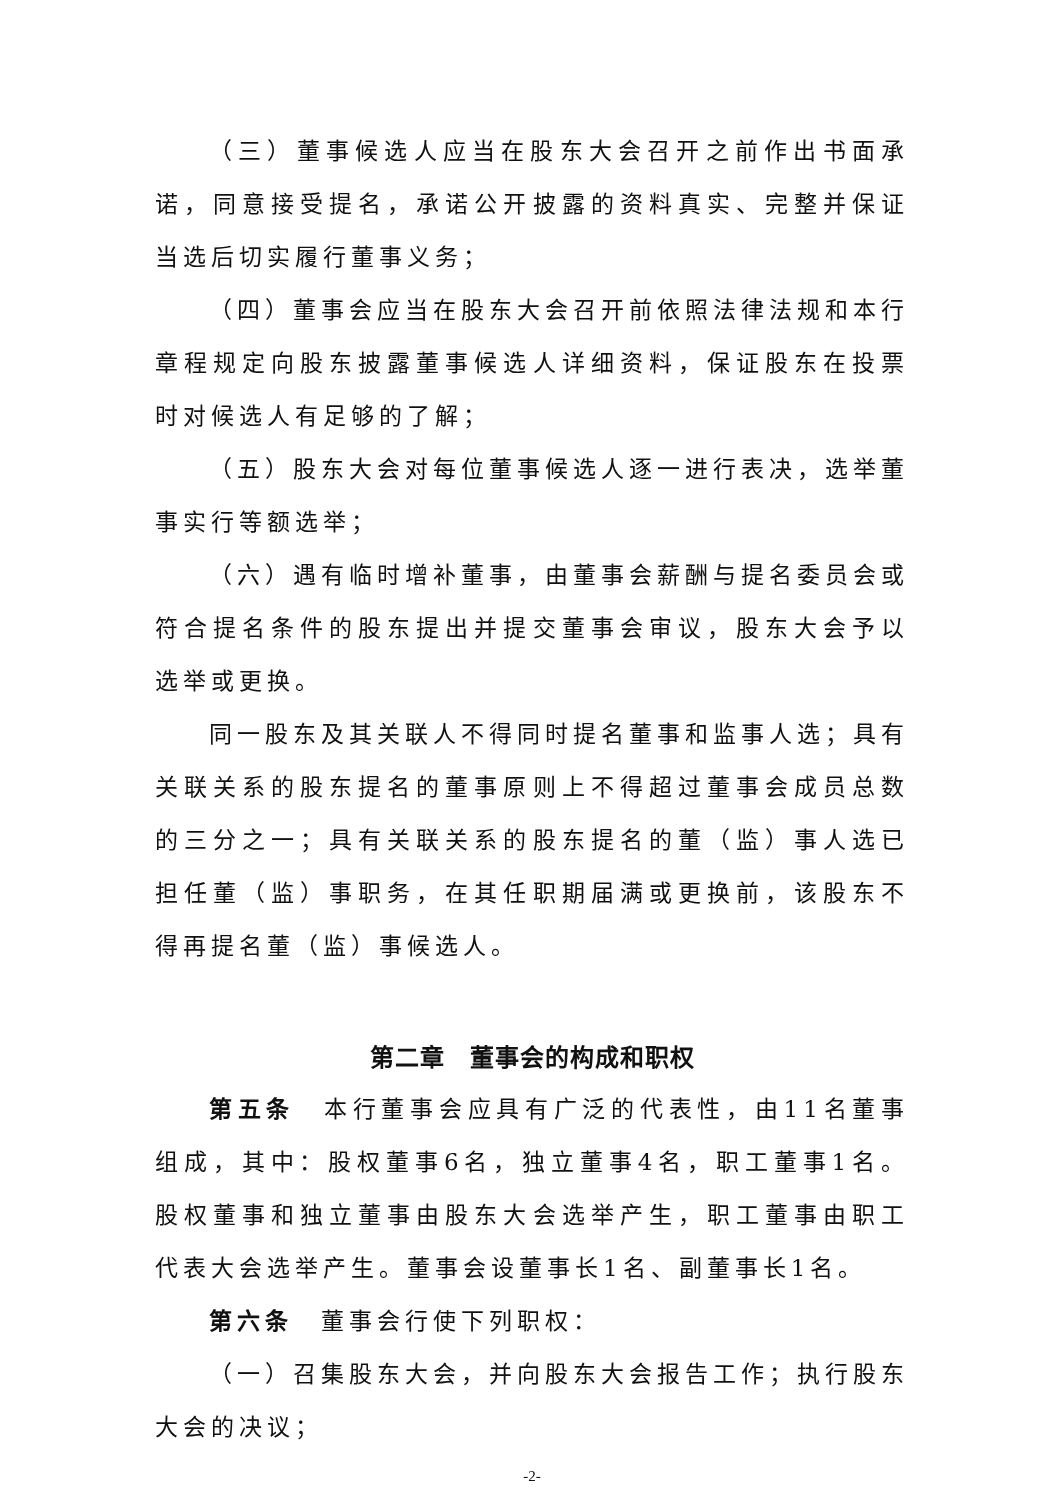（三）董事候选人应当在股东大会召开之前作出书面承诺，同意接受提名，承诺公开披露的资料真实、完整并保证当选后切实履行董事义务；
（四）董事会应当在股东大会召开前依照法律法规和本行章程规定向股东披露董事候选人详细资料，保证股东在投票时对候选人有足够的了解；
（五）股东大会对每位董事候选人逐一进行表决，选举董事实行等额选举；
（六）遇有临时增补董事，由董事会薪酬与提名委员会或符合提名条件的股东提出并提交董事会审议，股东大会予以选举或更换。
同一股东及其关联人不得同时提名董事和监事人选；具有关联关系的股东提名的董事原则上不得超过董事会成员总数的三分之一；具有关联关系的股东提名的董（监）事人选已担任董（监）事职务，在其任职期届满或更换前，该股东不得再提名董（监）事候选人。
第二章　董事会的构成和职权
第五条　本行董事会应具有广泛的代表性，由11名董事组成，其中：股权董事6名，独立董事4名，职工董事1名。股权董事和独立董事由股东大会选举产生，职工董事由职工代表大会选举产生。董事会设董事长1名、副董事长1名。
第六条　董事会行使下列职权：
（一）召集股东大会，并向股东大会报告工作；执行股东大会的决议；
-2-